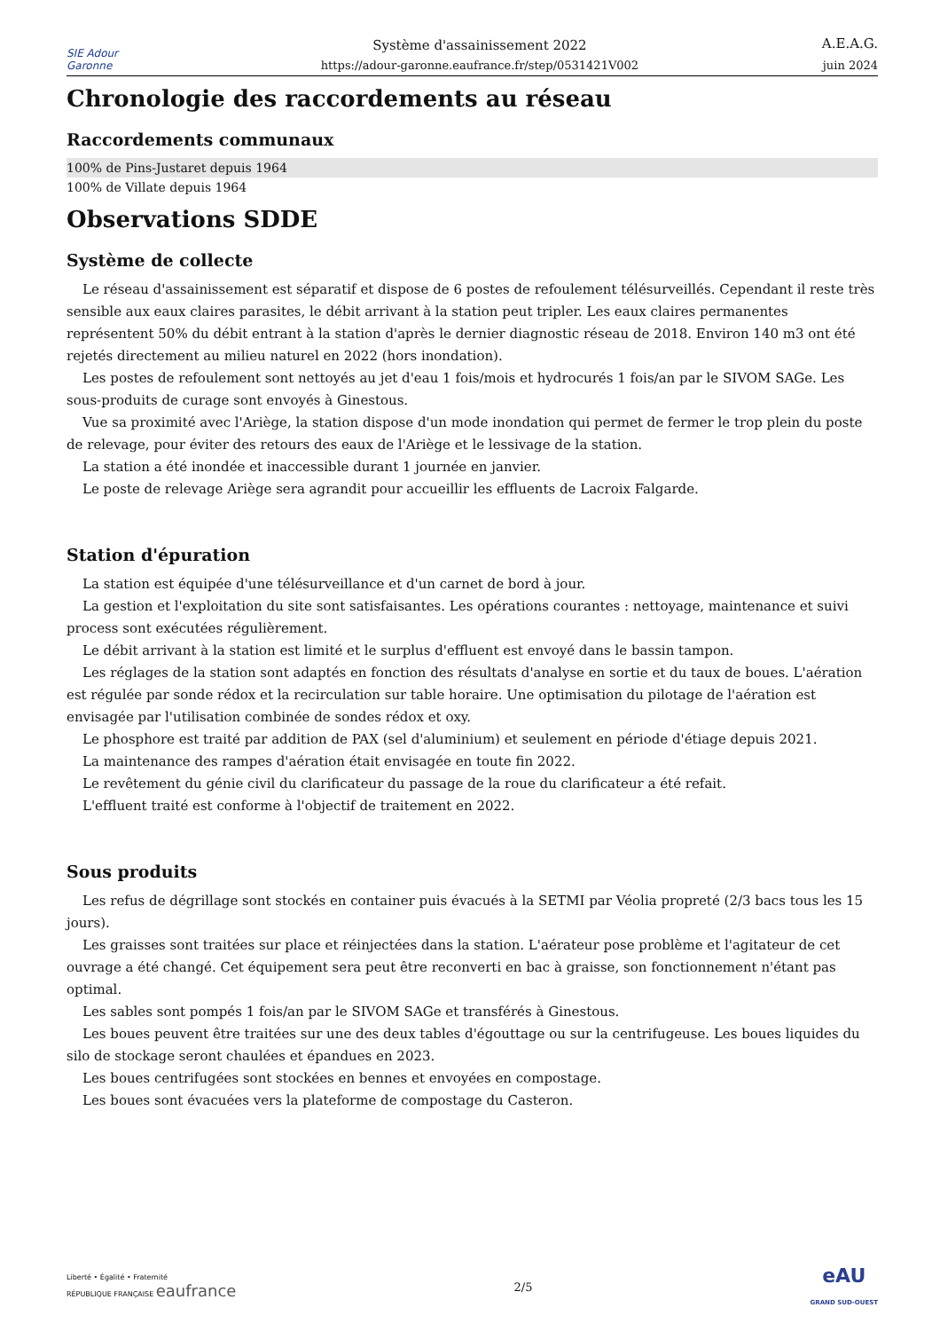SIE Adour Garonne
Système d'assainissement 2022
https://adour-garonne.eaufrance.fr/step/0531421V002
A.E.A.G.
juin 2024
Chronologie des raccordements au réseau
Raccordements communaux
| 100% de Pins-Justaret depuis 1964 |
| 100% de Villate depuis 1964 |
Observations SDDE
Système de collecte
Le réseau d'assainissement est séparatif et dispose de 6 postes de refoulement télésurveillés. Cependant il reste très sensible aux eaux claires parasites, le débit arrivant à la station peut tripler. Les eaux claires permanentes représentent 50% du débit entrant à la station d'après le dernier diagnostic réseau de 2018. Environ 140 m3 ont été rejetés directement au milieu naturel en 2022 (hors inondation).
Les postes de refoulement sont nettoyés au jet d'eau 1 fois/mois et hydrocurés 1 fois/an par le SIVOM SAGe. Les sous-produits de curage sont envoyés à Ginestous.
Vue sa proximité avec l'Ariège, la station dispose d'un mode inondation qui permet de fermer le trop plein du poste de relevage, pour éviter des retours des eaux de l'Ariège et le lessivage de la station.
La station a été inondée et inaccessible durant 1 journée en janvier.
Le poste de relevage Ariège sera agrandit pour accueillir les effluents de Lacroix Falgarde.
Station d'épuration
La station est équipée d'une télésurveillance et d'un carnet de bord à jour.
La gestion et l'exploitation du site sont satisfaisantes. Les opérations courantes : nettoyage, maintenance et suivi process sont exécutées régulièrement.
Le débit arrivant à la station est limité et le surplus d'effluent est envoyé dans le bassin tampon.
Les réglages de la station sont adaptés en fonction des résultats d'analyse en sortie et du taux de boues. L'aération est régulée par sonde rédox et la recirculation sur table horaire. Une optimisation du pilotage de l'aération est envisagée par l'utilisation combinée de sondes rédox et oxy.
Le phosphore est traité par addition de PAX (sel d'aluminium) et seulement en période d'étiage depuis 2021.
La maintenance des rampes d'aération était envisagée en toute fin 2022.
Le revêtement du génie civil du clarificateur du passage de la roue du clarificateur a été refait.
L'effluent traité est conforme à l'objectif de traitement en 2022.
Sous produits
Les refus de dégrillage sont stockés en container puis évacués à la SETMI par Véolia propreté (2/3 bacs tous les 15 jours).
Les graisses sont traitées sur place et réinjectées dans la station. L'aérateur pose problème et l'agitateur de cet ouvrage a été changé. Cet équipement sera peut être reconverti en bac à graisse, son fonctionnement n'étant pas optimal.
Les sables sont pompés 1 fois/an par le SIVOM SAGe et transférés à Ginestous.
Les boues peuvent être traitées sur une des deux tables d'égouttage ou sur la centrifugeuse. Les boues liquides du silo de stockage seront chaulées et épandues en 2023.
Les boues centrifugées sont stockées en bennes et envoyées en compostage.
Les boues sont évacuées vers la plateforme de compostage du Casteron.
Liberté • Égalité • Fraternité
RÉPUBLIQUE FRANÇAISE eaufrance
2/5
eAU
GRAND SUD-OUEST